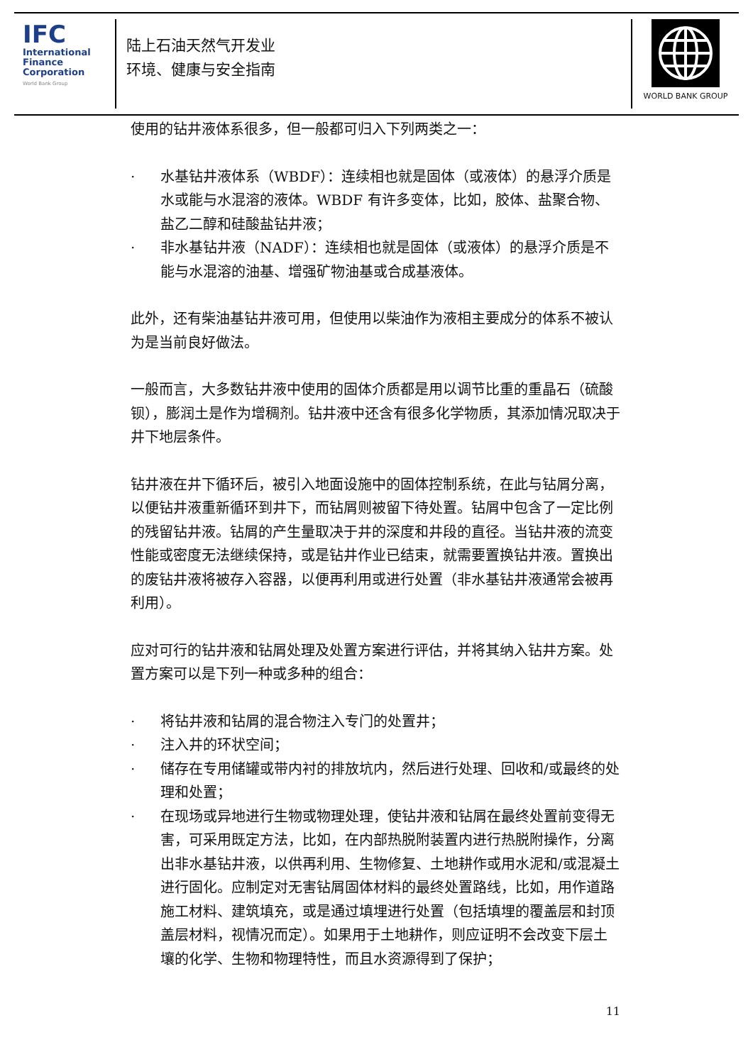IFC
International
Finance
Corporation
World Bank Group
陆上石油天然气开发业
环境、健康与安全指南
WORLD BANK GROUP
使用的钻井液体系很多，但一般都可归入下列两类之一：
· 水基钻井液体系（WBDF）：连续相也就是固体（或液体）的悬浮介质是水或能与水混溶的液体。WBDF 有许多变体，比如，胶体、盐聚合物、盐乙二醇和硅酸盐钻井液；
· 非水基钻井液（NADF）：连续相也就是固体（或液体）的悬浮介质是不能与水混溶的油基、增强矿物油基或合成基液体。
此外，还有柴油基钻井液可用，但使用以柴油作为液相主要成分的体系不被认为是当前良好做法。
一般而言，大多数钻井液中使用的固体介质都是用以调节比重的重晶石（硫酸钡），膨润土是作为增稠剂。钻井液中还含有很多化学物质，其添加情况取决于井下地层条件。
钻井液在井下循环后，被引入地面设施中的固体控制系统，在此与钻屑分离，以便钻井液重新循环到井下，而钻屑则被留下待处置。钻屑中包含了一定比例的残留钻井液。钻屑的产生量取决于井的深度和井段的直径。当钻井液的流变性能或密度无法继续保持，或是钻井作业已结束，就需要置换钻井液。置换出的废钻井液将被存入容器，以便再利用或进行处置（非水基钻井液通常会被再利用）。
应对可行的钻井液和钻屑处理及处置方案进行评估，并将其纳入钻井方案。处置方案可以是下列一种或多种的组合：
· 将钻井液和钻屑的混合物注入专门的处置井；
· 注入井的环状空间；
· 储存在专用储罐或带内衬的排放坑内，然后进行处理、回收和/或最终的处理和处置；
· 在现场或异地进行生物或物理处理，使钻井液和钻屑在最终处置前变得无害，可采用既定方法，比如，在内部热脱附装置内进行热脱附操作，分离出非水基钻井液，以供再利用、生物修复、土地耕作或用水泥和/或混凝土进行固化。应制定对无害钻屑固体材料的最终处置路线，比如，用作道路施工材料、建筑填充，或是通过填埋进行处置（包括填埋的覆盖层和封顶盖层材料，视情况而定）。如果用于土地耕作，则应证明不会改变下层土壤的化学、生物和物理特性，而且水资源得到了保护；
11